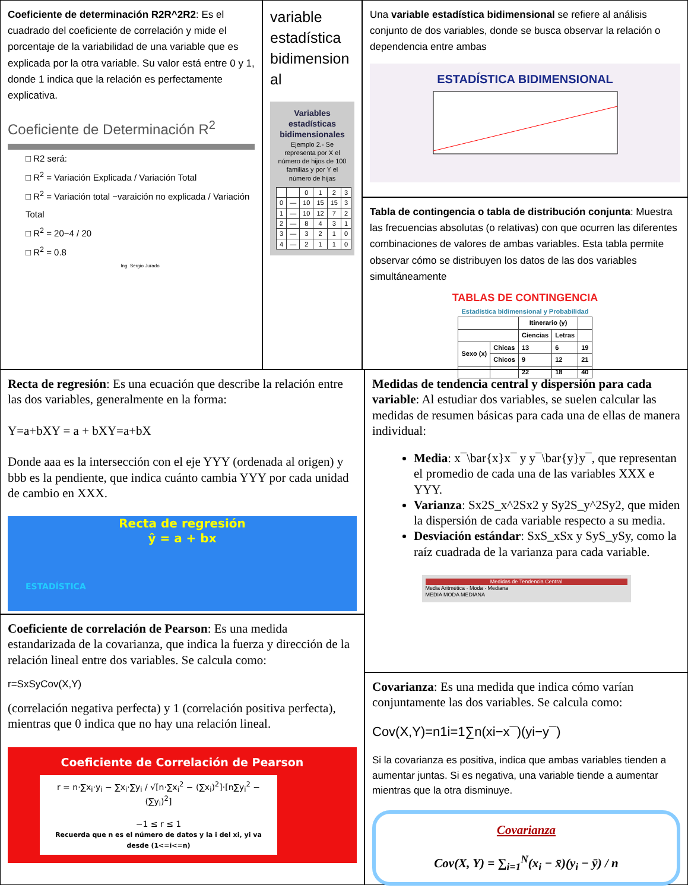Coeficiente de determinación R2R^2R2: Es el cuadrado del coeficiente de correlación y mide el porcentaje de la variabilidad de una variable que es explicada por la otra variable. Su valor está entre 0 y 1, donde 1 indica que la relación es perfectamente explicativa.
Coeficiente de Determinación R<sup>2</sup>
□ R2 será:
□ R<sup>2</sup> = Variación Explicada / Variación Total
□ R<sup>2</sup> = Variación total −varaición no explicada / Variación Total
□ R<sup>2</sup> = 20−4 / 20
□ R<sup>2</sup> = 0.8
Ing. Sergio Jurado
variable estadística bidimension al
Variables estadísticas bidimensionales
Ejemplo 2.- Se representa por X el número de hijos de 100 familias y por Y el número de hijas
| | | 0 | 1 | 2 | 3 |
| 0 | — | 10 | 15 | 15 | 3 |
| 1 | — | 10 | 12 | 7 | 2 |
| 2 | — | 8 | 4 | 3 | 1 |
| 3 | — | 3 | 2 | 1 | 0 |
| 4 | — | 2 | 1 | 1 | 0 |
Una variable estadística bidimensional se refiere al análisis conjunto de dos variables, donde se busca observar la relación o dependencia entre ambas
ESTADÍSTICA BIDIMENSIONAL
Tabla de contingencia o tabla de distribución conjunta: Muestra las frecuencias absolutas (o relativas) con que ocurren las diferentes combinaciones de valores de ambas variables. Esta tabla permite observar cómo se distribuyen los datos de las dos variables simultáneamente
TABLAS DE CONTINGENCIA
Estadística bidimensional y Probabilidad
| | | Itinerario (y) | | |
| --- | --- | --- | --- | --- |
| | | Ciencias | Letras | |
| Sexo (x) | Chicas | 13 | 6 | 19 |
| | Chicos | 9 | 12 | 21 |
| | | 22 | 18 | 40 |
Recta de regresión: Es una ecuación que describe la relación entre las dos variables, generalmente en la forma:
Y=a+bXY = a + bXY=a+bX
Donde aaa es la intersección con el eje YYY (ordenada al origen) y bbb es la pendiente, que indica cuánto cambia YYY por cada unidad de cambio en XXX.
Recta de regresión
ŷ = a + bx
ESTADÍSTICA
Coeficiente de correlación de Pearson: Es una medida estandarizada de la covarianza, que indica la fuerza y dirección de la relación lineal entre dos variables. Se calcula como:
r=SxSyCov(X,Y)
(correlación negativa perfecta) y 1 (correlación positiva perfecta), mientras que 0 indica que no hay una relación lineal.
Coeficiente de Correlación de Pearson
r = n·∑x<sub>i</sub>·y<sub>i</sub> − ∑x<sub>i</sub>·∑y<sub>i</sub> / √[n·∑x<sub>i</sub><sup>2</sup> − (∑x<sub>i</sub>)<sup>2</sup>]·[n∑y<sub>i</sub><sup>2</sup> − (∑y<sub>i</sub>)<sup>2</sup>]
−1 ≤ r ≤ 1
Recuerda que n es el número de datos y la i del xi, yi va desde (1<=i<=n)
Medidas de tendencia central y dispersión para cada variable: Al estudiar dos variables, se suelen calcular las medidas de resumen básicas para cada una de ellas de manera individual:
Media: x¯\bar{x}x¯ y y¯\bar{y}y¯, que representan el promedio de cada una de las variables XXX e YYY.
Varianza: Sx2S_x^2Sx2 y Sy2S_y^2Sy2, que miden la dispersión de cada variable respecto a su media.
Desviación estándar: SxS_xSx y SyS_ySy, como la raíz cuadrada de la varianza para cada variable.
Medidas de Tendencia Central
Media Aritmética · Moda · Mediana
MEDIA MODA MEDIANA
Covarianza: Es una medida que indica cómo varían conjuntamente las dos variables. Se calcula como:
Cov(X,Y)=n1i=1∑n(xi−x¯)(yi−y¯)
Si la covarianza es positiva, indica que ambas variables tienden a aumentar juntas. Si es negativa, una variable tiende a aumentar mientras que la otra disminuye.
Covarianza
Cov(X, Y) = ∑<sub>i=1</sub><sup>N</sup>(x<sub>i</sub> − x̄)(y<sub>i</sub> − ȳ) / n